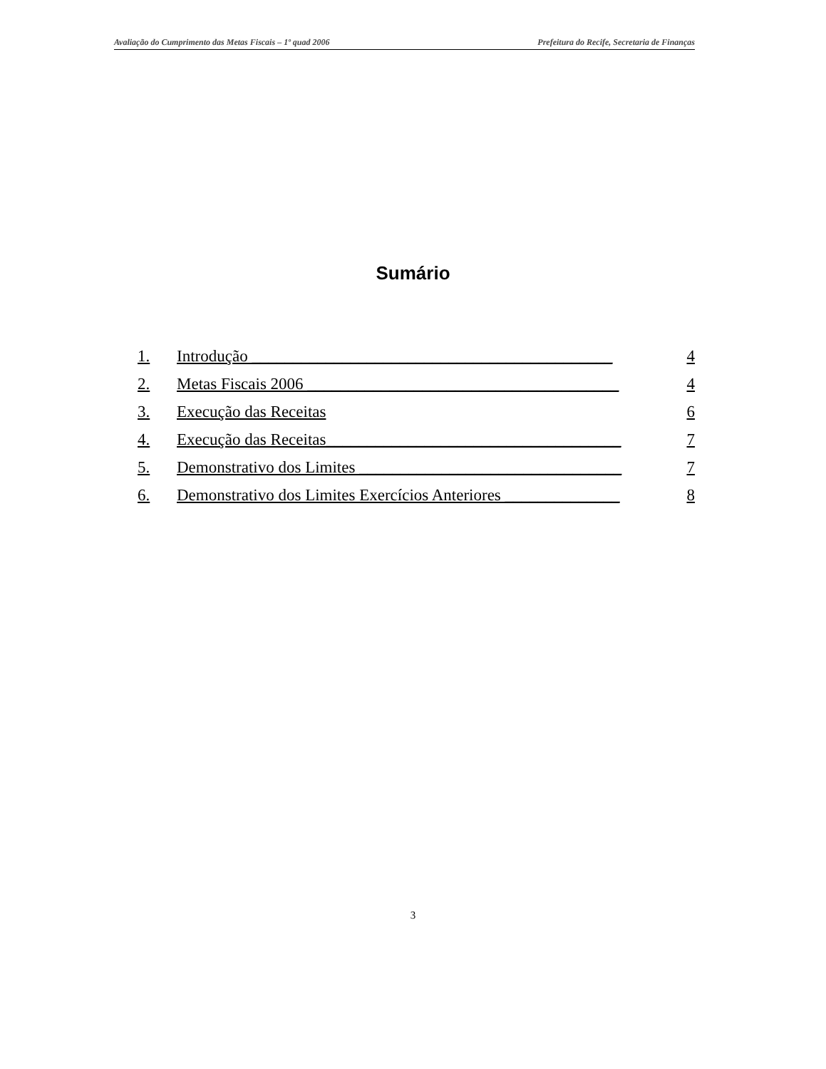Avaliação do Cumprimento das Metas Fiscais – 1º quad 2006 Prefeitura do Recife, Secretaria de Finanças
Sumário
1. Introdução ____________________________________________ 4
2. Metas Fiscais 2006 ______________________________________ 4
3. Execução das Receitas 6
4. Execução das Receitas____________________________________ 7
5. Demonstrativo dos Limites ________________________________ 7
6. Demonstrativo dos Limites Exercícios Anteriores ______________ 8
3